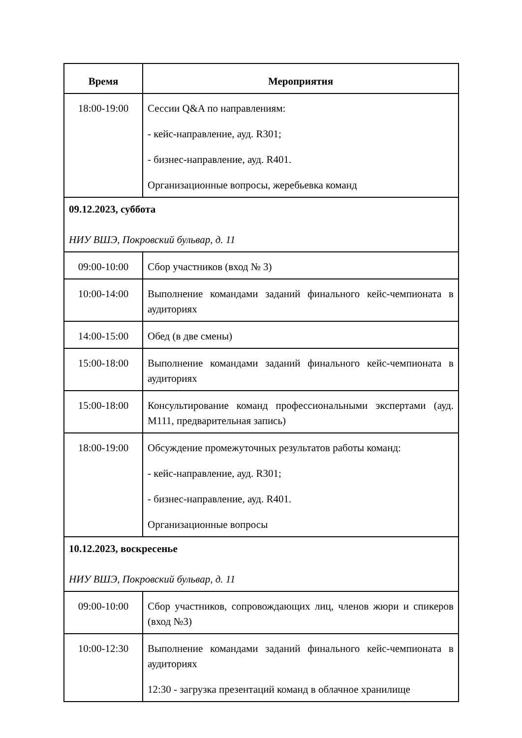| Время | Мероприятия |
| --- | --- |
| 18:00-19:00 | Сессии Q&A по направлениям: - кейс-направление, ауд. R301; - бизнес-направление, ауд. R401. Организационные вопросы, жеребьевка команд |
| 09.12.2023, суббота НИУ ВШЭ, Покровский бульвар, д. 11 | |
| 09:00-10:00 | Сбор участников (вход № 3) |
| 10:00-14:00 | Выполнение командами заданий финального кейс-чемпионата в аудиториях |
| 14:00-15:00 | Обед (в две смены) |
| 15:00-18:00 | Выполнение командами заданий финального кейс-чемпионата в аудиториях |
| 15:00-18:00 | Консультирование команд профессиональными экспертами (ауд. M111, предварительная запись) |
| 18:00-19:00 | Обсуждение промежуточных результатов работы команд: - кейс-направление, ауд. R301; - бизнес-направление, ауд. R401. Организационные вопросы |
| 10.12.2023, воскресенье НИУ ВШЭ, Покровский бульвар, д. 11 | |
| 09:00-10:00 | Сбор участников, сопровождающих лиц, членов жюри и спикеров (вход №3) |
| 10:00-12:30 | Выполнение командами заданий финального кейс-чемпионата в аудиториях 12:30 - загрузка презентаций команд в облачное хранилище |